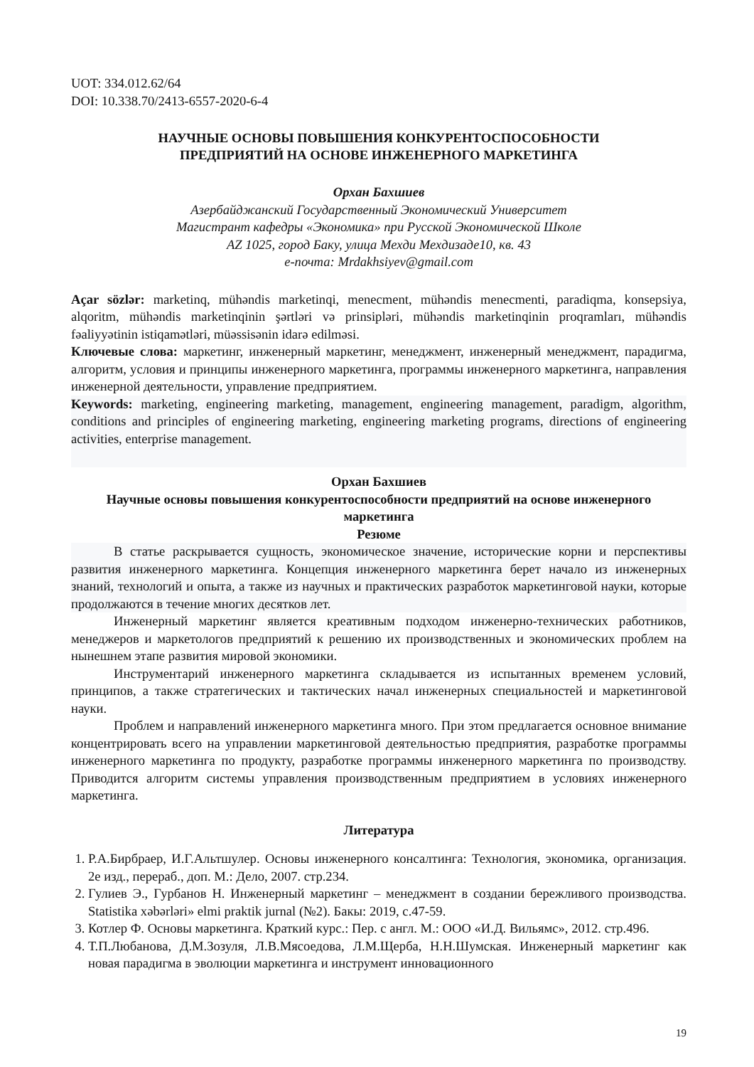UOT: 334.012.62/64
DOI: 10.338.70/2413-6557-2020-6-4
НАУЧНЫЕ ОСНОВЫ ПОВЫШЕНИЯ КОНКУРЕНТОСПОСОБНОСТИ
ПРЕДПРИЯТИЙ НА ОСНОВЕ ИНЖЕНЕРНОГО МАРКЕТИНГА
Орхан Бахшиев
Азербайджанский Государственный Экономический Университет
Магистрант кафедры «Экономика» при Русской Экономической Школе
AZ 1025, город Баку, улица Мехди Мехдизаде10, кв. 43
e-почта: Mrdakhsiyev@gmail.com
Açar sözlər: marketinq, mühəndis marketinqi, menecment, mühəndis menecmenti, paradiqma, konsepsiya, alqoritm, mühəndis marketinqinin şərtləri və prinsipləri, mühəndis marketinqinin proqramları, mühəndis fəaliyyətinin istiqamətləri, müəssisənin idarə edilməsi.
Ключевые слова: маркетинг, инженерный маркетинг, менеджмент, инженерный менеджмент, парадигма, алгоритм, условия и принципы инженерного маркетинга, программы инженерного маркетинга, направления инженерной деятельности, управление предприятием.
Keywords: marketing, engineering marketing, management, engineering management, paradigm, algorithm, conditions and principles of engineering marketing, engineering marketing programs, directions of engineering activities, enterprise management.
Орхан Бахшиев
Научные основы повышения конкурентоспособности предприятий на основе инженерного маркетинга
Резюме
В статье раскрывается сущность, экономическое значение, исторические корни и перспективы развития инженерного маркетинга. Концепция инженерного маркетинга берет начало из инженерных знаний, технологий и опыта, а также из научных и практических разработок маркетинговой науки, которые продолжаются в течение многих десятков лет.
Инженерный маркетинг является креативным подходом инженерно-технических работников, менеджеров и маркетологов предприятий к решению их производственных и экономических проблем на нынешнем этапе развития мировой экономики.
Инструментарий инженерного маркетинга складывается из испытанных временем условий, принципов, а также стратегических и тактических начал инженерных специальностей и маркетинговой науки.
Проблем и направлений инженерного маркетинга много. При этом предлагается основное внимание концентрировать всего на управлении маркетинговой деятельностью предприятия, разработке программы инженерного маркетинга по продукту, разработке программы инженерного маркетинга по производству. Приводится алгоритм системы управления производственным предприятием в условиях инженерного маркетинга.
Литература
1. Р.А.Бирбраер, И.Г.Альтшулер. Основы инженерного консалтинга: Технология, экономика, организация. 2е изд., перераб., доп. М.: Дело, 2007. стр.234.
2. Гулиев Э., Гурбанов Н. Инженерный маркетинг – менеджмент в создании бережливого производства. Statistika xəbərləri» elmi praktik jurnal (№2). Бакы: 2019, с.47-59.
3. Котлер Ф. Основы маркетинга. Краткий курс.: Пер. с англ. М.: ООО «И.Д. Вильямс», 2012. стр.496.
4. Т.П.Любанова, Д.М.Зозуля, Л.В.Мясоедова, Л.М.Щерба, Н.Н.Шумская. Инженерный маркетинг как новая парадигма в эволюции маркетинга и инструмент инновационного
19